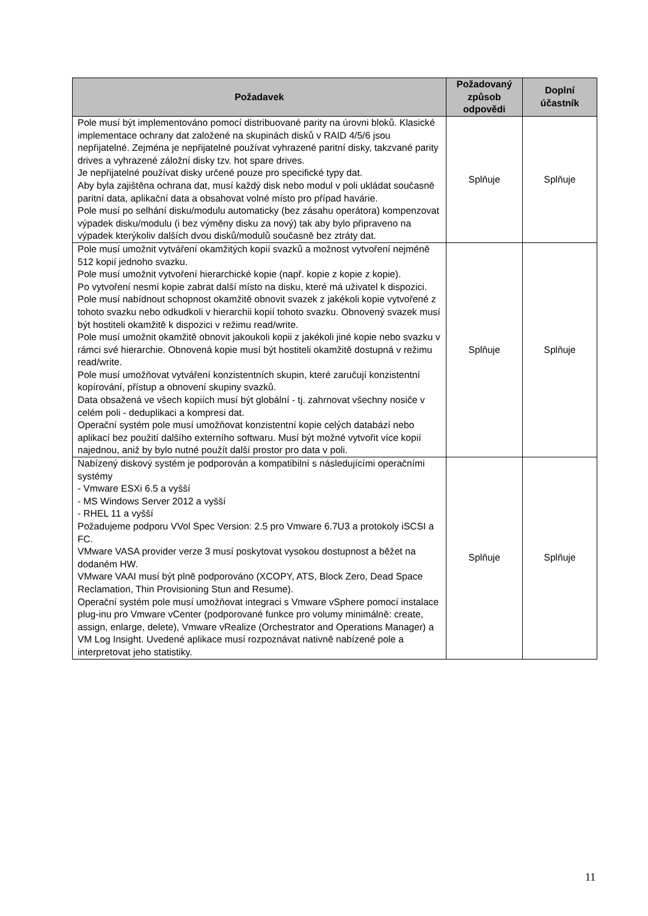| Požadavek | Požadovaný způsob odpovědi | Doplní účastník |
| --- | --- | --- |
| Pole musí být implementováno pomocí distribuované parity na úrovni bloků. Klasické implementace ochrany dat založené na skupinách disků v RAID 4/5/6 jsou nepřijatelné. Zejména je nepřijatelné používat vyhrazené paritní disky, takzvané parity drives a vyhrazené záložní disky tzv. hot spare drives. Je nepřijatelné používat disky určené pouze pro specifické typy dat. Aby byla zajištěna ochrana dat, musí každý disk nebo modul v poli ukládat současně paritní data, aplikační data a obsahovat volné místo pro případ havárie. Pole musí po selhání disku/modulu automaticky (bez zásahu operátora) kompenzovat výpadek disku/modulu (i bez výměny disku za nový) tak aby bylo připraveno na výpadek kterýkoliv dalších dvou disků/modulů současně bez ztráty dat. | Splňuje | Splňuje |
| Pole musí umožnit vytváření okamžitých kopií svazků a možnost vytvoření nejméně 512 kopií jednoho svazku. Pole musí umožnit vytvoření hierarchické kopie (např. kopie z kopie z kopie). Po vytvoření nesmí kopie zabrat další místo na disku, které má uživatel k dispozici. Pole musí nabídnout schopnost okamžitě obnovit svazek z jakékoli kopie vytvořené z tohoto svazku nebo odkudkoli v hierarchii kopií tohoto svazku. Obnovený svazek musí být hostiteli okamžitě k dispozici v režimu read/write. Pole musí umožnit okamžitě obnovit jakoukoli kopii z jakékoli jiné kopie nebo svazku v rámci své hierarchie. Obnovená kopie musí být hostiteli okamžitě dostupná v režimu read/write. Pole musí umožňovat vytváření konzistentních skupin, které zaručují konzistentní kopírování, přístup a obnovení skupiny svazků. Data obsažená ve všech kopiích musí být globální - tj. zahrnovat všechny nosiče v celém poli - deduplikaci a kompresi dat. Operační systém pole musí umožňovat konzistentní kopie celých databází nebo aplikací bez použití dalšího externího softwaru. Musí být možné vytvořit více kopií najednou, aniž by bylo nutné použít další prostor pro data v poli. | Splňuje | Splňuje |
| Nabízený diskový systém je podporován a kompatibilní s následujícími operačními systémy - Vmware ESXi 6.5 a vyšší - MS Windows Server 2012 a vyšší - RHEL 11 a vyšší Požadujeme podporu VVol Spec Version: 2.5 pro Vmware 6.7U3 a protokoly iSCSI a FC. VMware VASA provider verze 3 musí poskytovat vysokou dostupnost a běžet na dodaném HW. VMware VAAI musí být plně podporováno (XCOPY, ATS, Block Zero, Dead Space Reclamation, Thin Provisioning Stun and Resume). Operační systém pole musí umožňovat integraci s Vmware vSphere pomocí instalace plug-inu pro Vmware vCenter (podporované funkce pro volumy minimálně: create, assign, enlarge, delete), Vmware vRealize (Orchestrator and Operations Manager) a VM Log Insight. Uvedené aplikace musí rozpoznávat nativně nabízené pole a interpretovat jeho statistiky. | Splňuje | Splňuje |
11